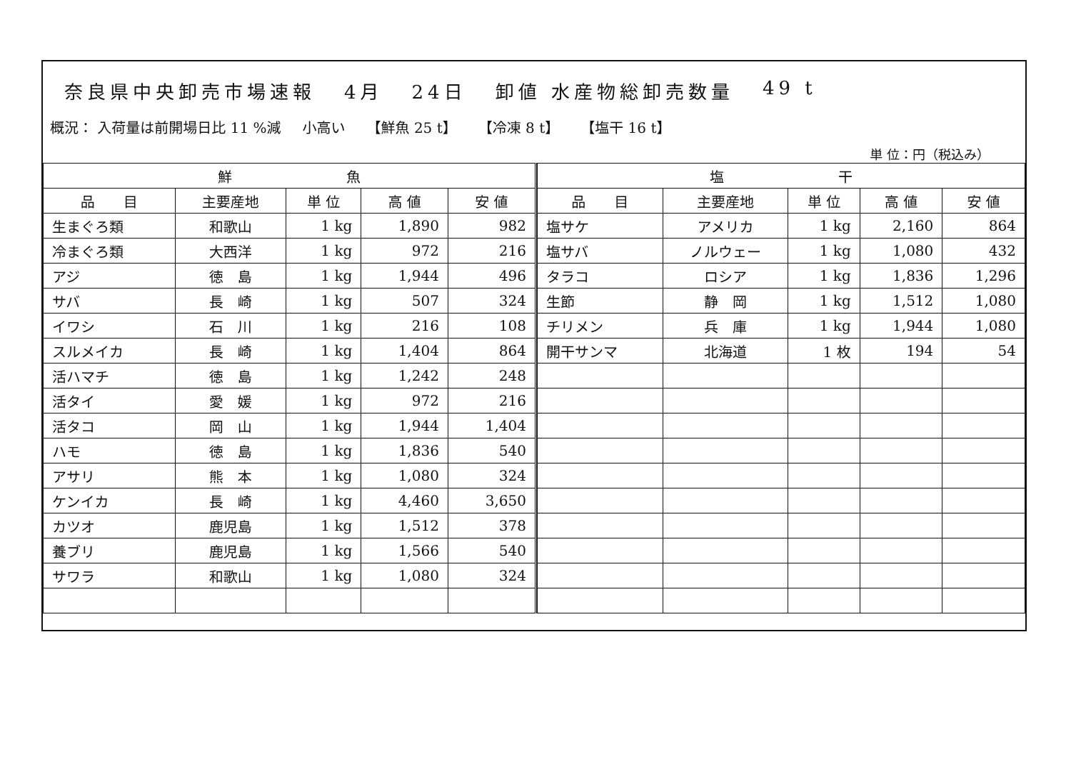奈良県中央卸売市場速報 4月 24日 卸値 水産物総卸売数量 49 t
概況： 入荷量は前開場日比 11 %減 小高い 【鮮魚 25 t】 【冷凍 8 t】 【塩干 16 t】
単 位：円（税込み）
| 鮮 魚 | | | | |
| --- | --- | --- | --- | --- |
| 品 目 | 主要産地 | 単 位 | 高 値 | 安 値 |
| 生まぐろ類 | 和歌山 | 1 kg | 1,890 | 982 |
| 冷まぐろ類 | 大西洋 | 1 kg | 972 | 216 |
| アジ | 徳 島 | 1 kg | 1,944 | 496 |
| サバ | 長 崎 | 1 kg | 507 | 324 |
| イワシ | 石 川 | 1 kg | 216 | 108 |
| スルメイカ | 長 崎 | 1 kg | 1,404 | 864 |
| 活ハマチ | 徳 島 | 1 kg | 1,242 | 248 |
| 活タイ | 愛 媛 | 1 kg | 972 | 216 |
| 活タコ | 岡 山 | 1 kg | 1,944 | 1,404 |
| ハモ | 徳 島 | 1 kg | 1,836 | 540 |
| アサリ | 熊 本 | 1 kg | 1,080 | 324 |
| ケンイカ | 長 崎 | 1 kg | 4,460 | 3,650 |
| カツオ | 鹿児島 | 1 kg | 1,512 | 378 |
| 養ブリ | 鹿児島 | 1 kg | 1,566 | 540 |
| サワラ | 和歌山 | 1 kg | 1,080 | 324 |
| 塩 干 | | | | |
| --- | --- | --- | --- | --- |
| 品 目 | 主要産地 | 単 位 | 高 値 | 安 値 |
| 塩サケ | アメリカ | 1 kg | 2,160 | 864 |
| 塩サバ | ノルウェー | 1 kg | 1,080 | 432 |
| タラコ | ロシア | 1 kg | 1,836 | 1,296 |
| 生節 | 静 岡 | 1 kg | 1,512 | 1,080 |
| チリメン | 兵 庫 | 1 kg | 1,944 | 1,080 |
| 開干サンマ | 北海道 | 1 枚 | 194 | 54 |